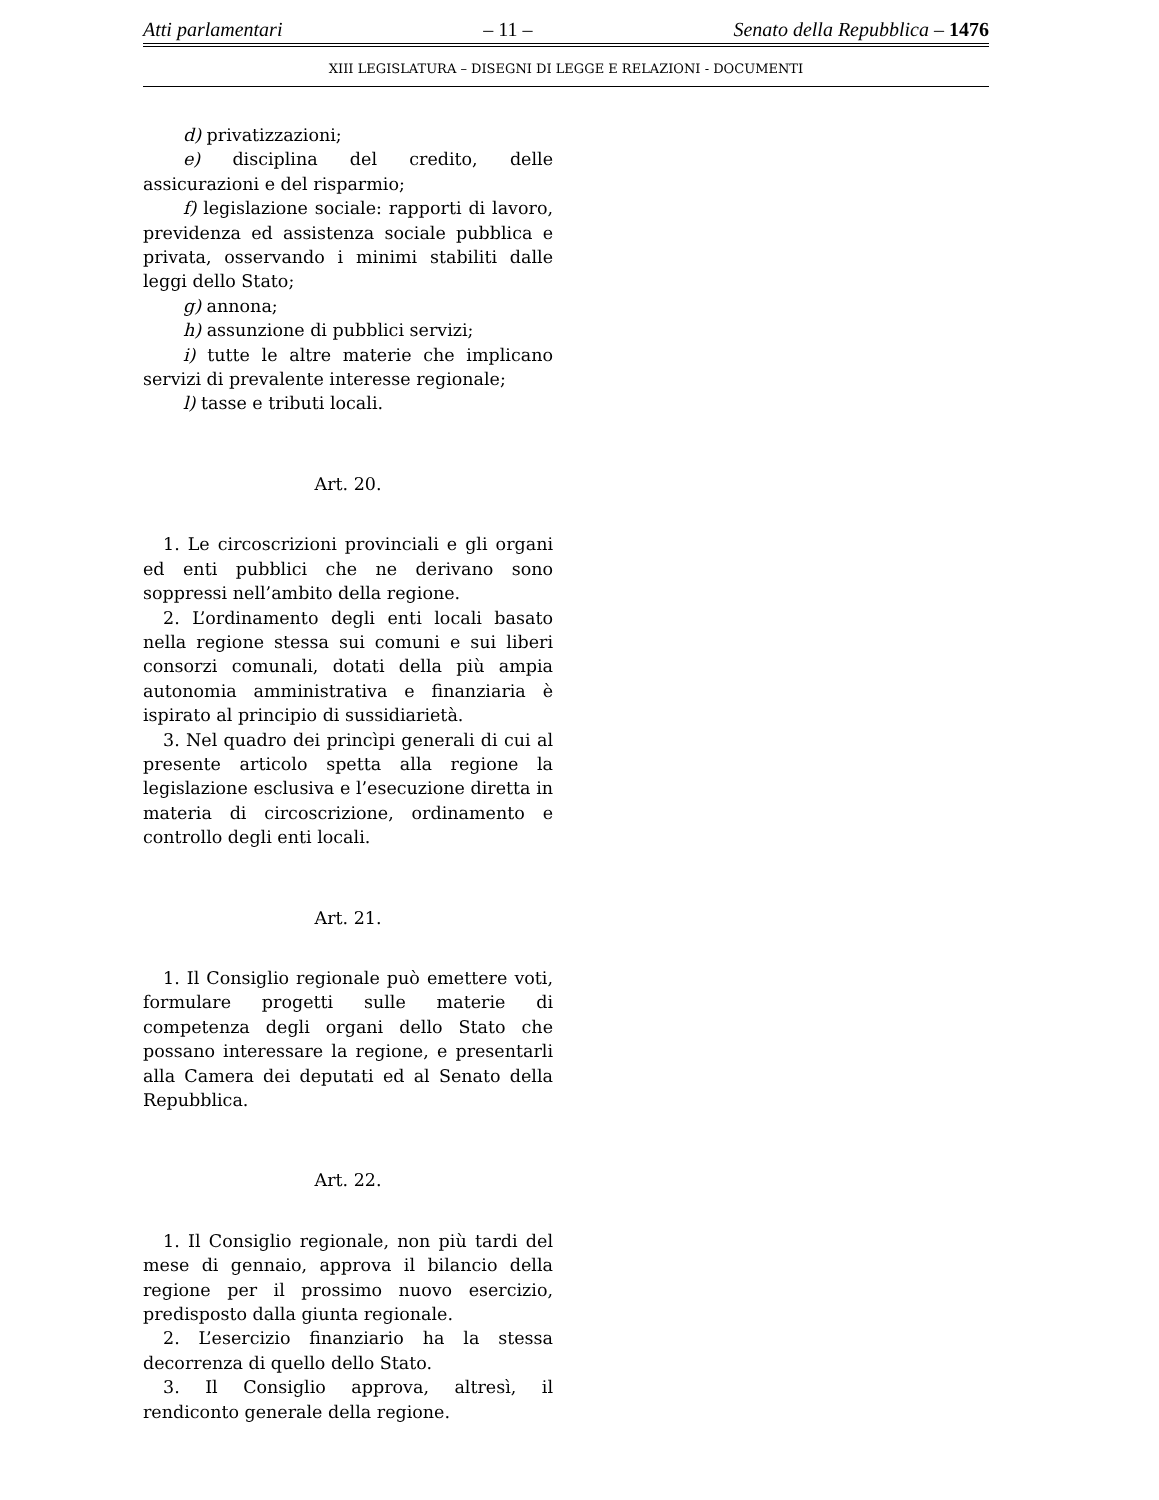Atti parlamentari – 11 – Senato della Repubblica – 1476
XIII LEGISLATURA – DISEGNI DI LEGGE E RELAZIONI - DOCUMENTI
d) privatizzazioni;
e) disciplina del credito, delle assicurazioni e del risparmio;
f) legislazione sociale: rapporti di lavoro, previdenza ed assistenza sociale pubblica e privata, osservando i minimi stabiliti dalle leggi dello Stato;
g) annona;
h) assunzione di pubblici servizi;
i) tutte le altre materie che implicano servizi di prevalente interesse regionale;
l) tasse e tributi locali.
Art. 20.
1. Le circoscrizioni provinciali e gli organi ed enti pubblici che ne derivano sono soppressi nell’ambito della regione.
2. L’ordinamento degli enti locali basato nella regione stessa sui comuni e sui liberi consorzi comunali, dotati della più ampia autonomia amministrativa e finanziaria è ispirato al principio di sussidiarietà.
3. Nel quadro dei princìpi generali di cui al presente articolo spetta alla regione la legislazione esclusiva e l’esecuzione diretta in materia di circoscrizione, ordinamento e controllo degli enti locali.
Art. 21.
1. Il Consiglio regionale può emettere voti, formulare progetti sulle materie di competenza degli organi dello Stato che possano interessare la regione, e presentarli alla Camera dei deputati ed al Senato della Repubblica.
Art. 22.
1. Il Consiglio regionale, non più tardi del mese di gennaio, approva il bilancio della regione per il prossimo nuovo esercizio, predisposto dalla giunta regionale.
2. L’esercizio finanziario ha la stessa decorrenza di quello dello Stato.
3. Il Consiglio approva, altresì, il rendiconto generale della regione.